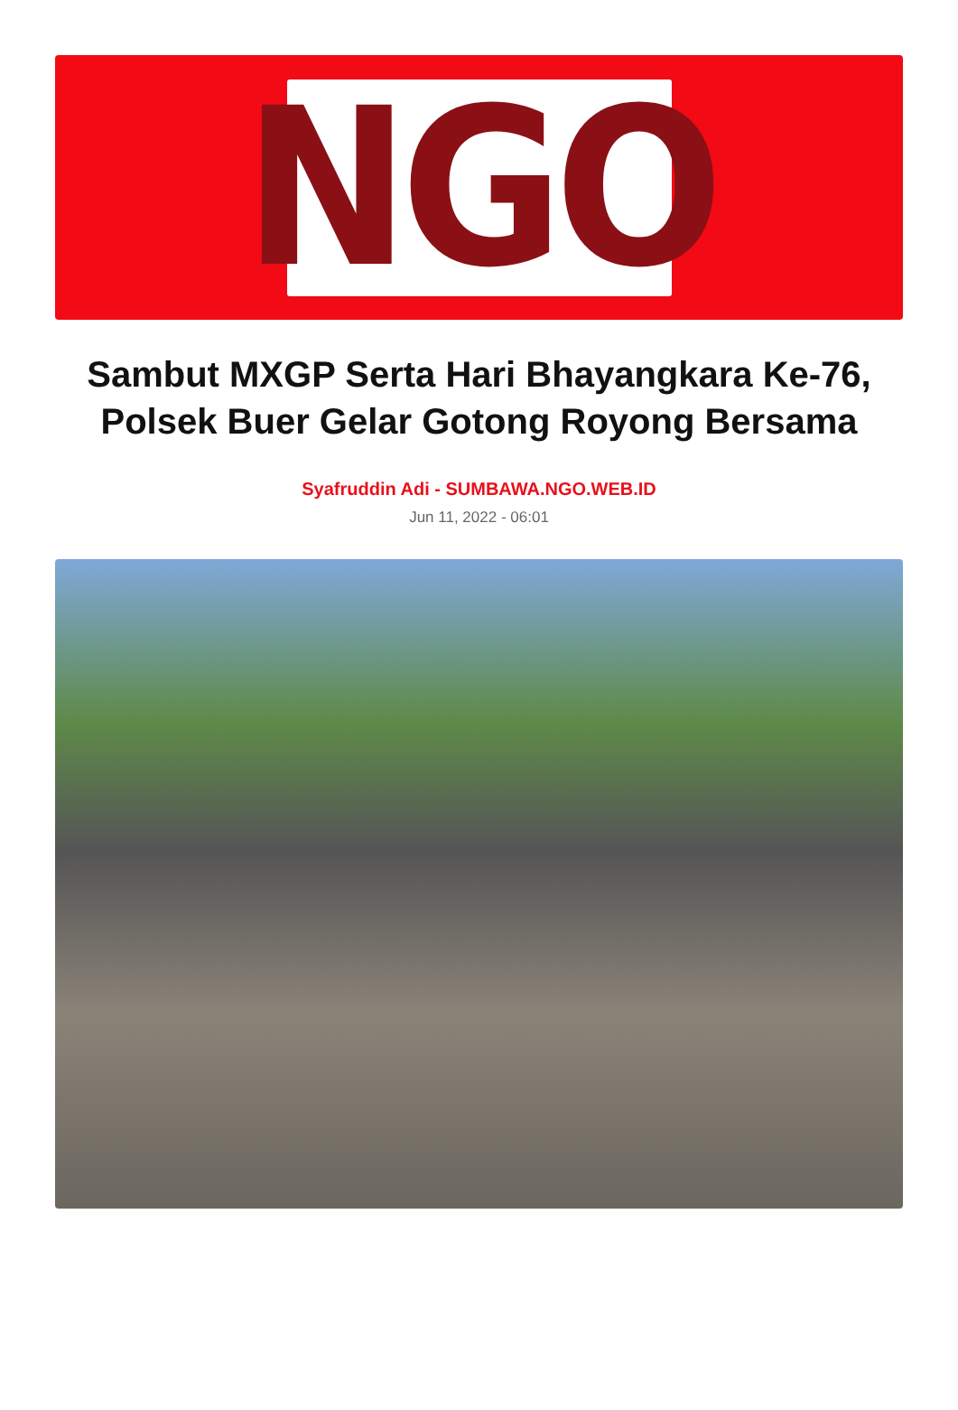NGO
Sambut MXGP Serta Hari Bhayangkara Ke-76, Polsek Buer Gelar Gotong Royong Bersama
Syafruddin Adi - SUMBAWA.NGO.WEB.ID
Jun 11, 2022 - 06:01